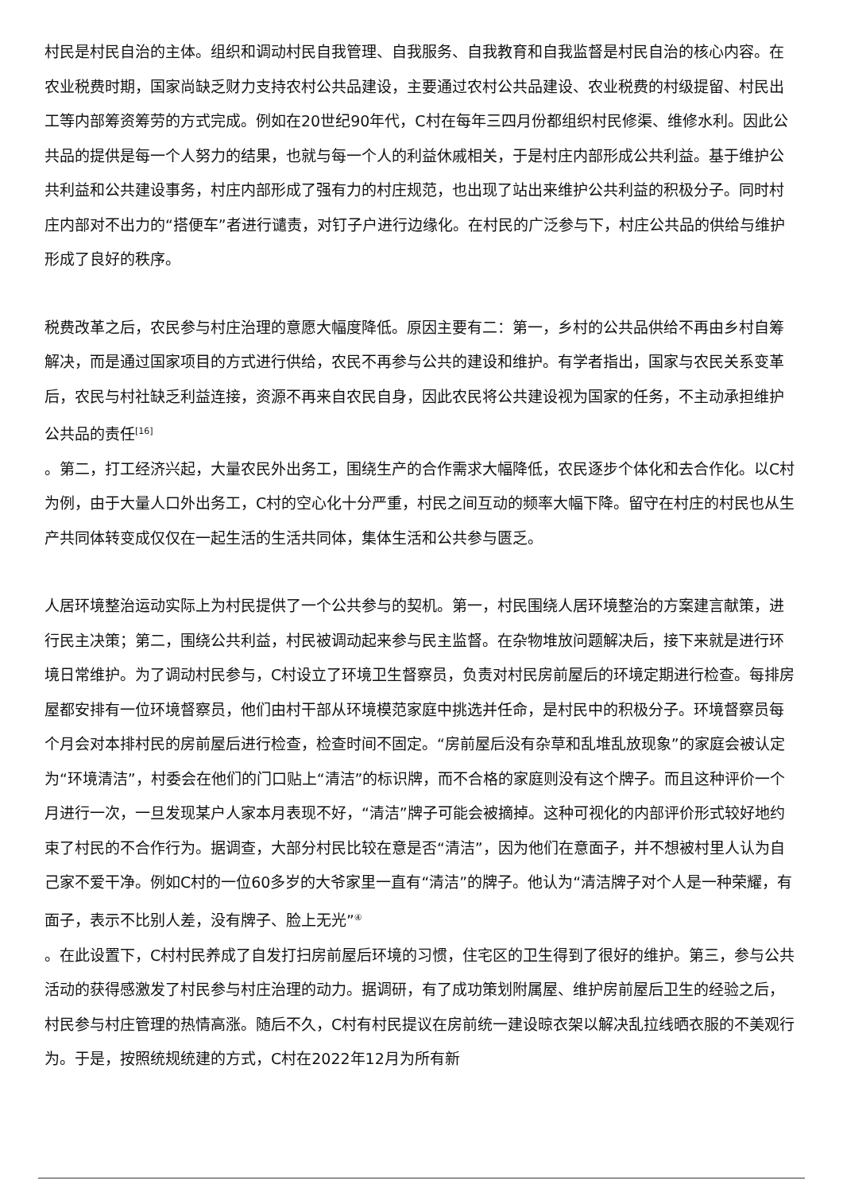村民是村民自治的主体。组织和调动村民自我管理、自我服务、自我教育和自我监督是村民自治的核心内容。在农业税费时期，国家尚缺乏财力支持农村公共品建设，主要通过农村公共品建设、农业税费的村级提留、村民出工等内部筹资筹劳的方式完成。例如在20世纪90年代，C村在每年三四月份都组织村民修渠、维修水利。因此公共品的提供是每一个人努力的结果，也就与每一个人的利益休戚相关，于是村庄内部形成公共利益。基于维护公共利益和公共建设事务，村庄内部形成了强有力的村庄规范，也出现了站出来维护公共利益的积极分子。同时村庄内部对不出力的“搭便车”者进行谴责，对钉子户进行边缘化。在村民的广泛参与下，村庄公共品的供给与维护形成了良好的秩序。
税费改革之后，农民参与村庄治理的意愿大幅度降低。原因主要有二：第一，乡村的公共品供给不再由乡村自筹解决，而是通过国家项目的方式进行供给，农民不再参与公共的建设和维护。有学者指出，国家与农民关系变革后，农民与村社缺乏利益连接，资源不再来自农民自身，因此农民将公共建设视为国家的任务，不主动承担维护公共品的责任<sup>[16]</sup>
。第二，打工经济兴起，大量农民外出务工，围绕生产的合作需求大幅降低，农民逐步个体化和去合作化。以C村为例，由于大量人口外出务工，C村的空心化十分严重，村民之间互动的频率大幅下降。留守在村庄的村民也从生产共同体转变成仅仅在一起生活的生活共同体，集体生活和公共参与匮乏。
人居环境整治运动实际上为村民提供了一个公共参与的契机。第一，村民围绕人居环境整治的方案建言献策，进行民主决策；第二，围绕公共利益，村民被调动起来参与民主监督。在杂物堆放问题解决后，接下来就是进行环境日常维护。为了调动村民参与，C村设立了环境卫生督察员，负责对村民房前屋后的环境定期进行检查。每排房屋都安排有一位环境督察员，他们由村干部从环境模范家庭中挑选并任命，是村民中的积极分子。环境督察员每个月会对本排村民的房前屋后进行检查，检查时间不固定。“房前屋后没有杂草和乱堆乱放现象”的家庭会被认定为“环境清洁”，村委会在他们的门口贴上“清洁”的标识牌，而不合格的家庭则没有这个牌子。而且这种评价一个月进行一次，一旦发现某户人家本月表现不好，“清洁”牌子可能会被摘掉。这种可视化的内部评价形式较好地约束了村民的不合作行为。据调查，大部分村民比较在意是否“清洁”，因为他们在意面子，并不想被村里人认为自己家不爱干净。例如C村的一位60多岁的大爷家里一直有“清洁”的牌子。他认为“清洁牌子对个人是一种荣耀，有面子，表示不比别人差，没有牌子、脸上无光”<sup>④</sup>
。在此设置下，C村村民养成了自发打扫房前屋后环境的习惯，住宅区的卫生得到了很好的维护。第三，参与公共活动的获得感激发了村民参与村庄治理的动力。据调研，有了成功策划附属屋、维护房前屋后卫生的经验之后，村民参与村庄管理的热情高涨。随后不久，C村有村民提议在房前统一建设晾衣架以解决乱拉线晒衣服的不美观行为。于是，按照统规统建的方式，C村在2022年12月为所有新